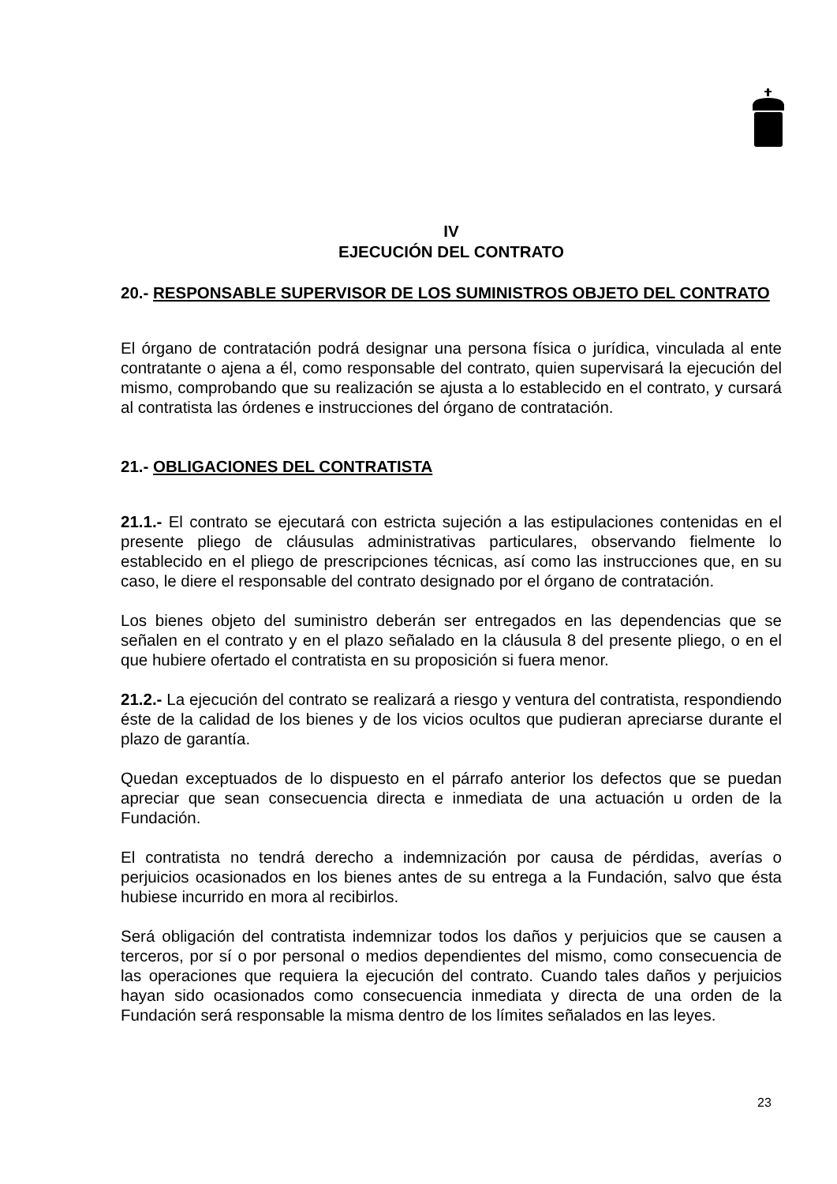IV
EJECUCIÓN DEL CONTRATO
20.- RESPONSABLE SUPERVISOR DE LOS SUMINISTROS OBJETO DEL CONTRATO
El órgano de contratación podrá designar una persona física o jurídica, vinculada al ente contratante o ajena a él, como responsable del contrato, quien supervisará la ejecución del mismo, comprobando que su realización se ajusta a lo establecido en el contrato, y cursará al contratista las órdenes e instrucciones del órgano de contratación.
21.- OBLIGACIONES DEL CONTRATISTA
21.1.- El contrato se ejecutará con estricta sujeción a las estipulaciones contenidas en el presente pliego de cláusulas administrativas particulares, observando fielmente lo establecido en el pliego de prescripciones técnicas, así como las instrucciones que, en su caso, le diere el responsable del contrato designado por el órgano de contratación.
Los bienes objeto del suministro deberán ser entregados en las dependencias que se señalen en el contrato y en el plazo señalado en la cláusula 8 del presente pliego, o en el que hubiere ofertado el contratista en su proposición si fuera menor.
21.2.- La ejecución del contrato se realizará a riesgo y ventura del contratista, respondiendo éste de la calidad de los bienes y de los vicios ocultos que pudieran apreciarse durante el plazo de garantía.
Quedan exceptuados de lo dispuesto en el párrafo anterior los defectos que se puedan apreciar que sean consecuencia directa e inmediata de una actuación u orden de la Fundación.
El contratista no tendrá derecho a indemnización por causa de pérdidas, averías o perjuicios ocasionados en los bienes antes de su entrega a la Fundación, salvo que ésta hubiese incurrido en mora al recibirlos.
Será obligación del contratista indemnizar todos los daños y perjuicios que se causen a terceros, por sí o por personal o medios dependientes del mismo, como consecuencia de las operaciones que requiera la ejecución del contrato. Cuando tales daños y perjuicios hayan sido ocasionados como consecuencia inmediata y directa de una orden de la Fundación será responsable la misma dentro de los límites señalados en las leyes.
23